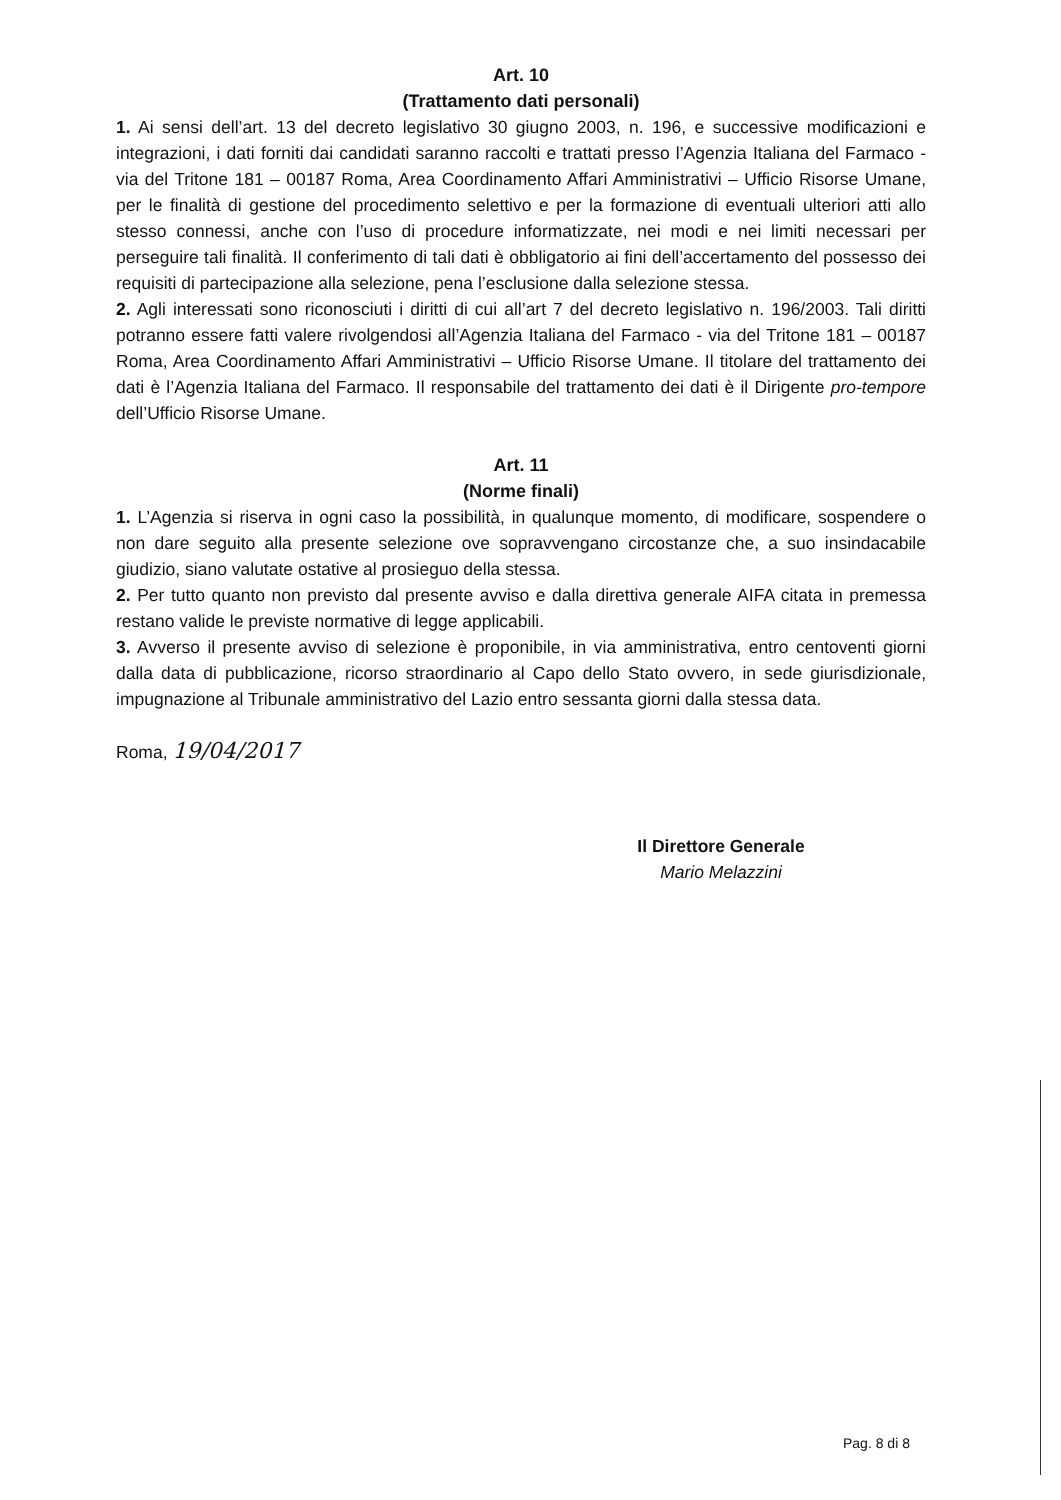Art. 10
(Trattamento dati personali)
1. Ai sensi dell’art. 13 del decreto legislativo 30 giugno 2003, n. 196, e successive modificazioni e integrazioni, i dati forniti dai candidati saranno raccolti e trattati presso l’Agenzia Italiana del Farmaco - via del Tritone 181 – 00187 Roma, Area Coordinamento Affari Amministrativi – Ufficio Risorse Umane, per le finalità di gestione del procedimento selettivo e per la formazione di eventuali ulteriori atti allo stesso connessi, anche con l’uso di procedure informatizzate, nei modi e nei limiti necessari per perseguire tali finalità. Il conferimento di tali dati è obbligatorio ai fini dell’accertamento del possesso dei requisiti di partecipazione alla selezione, pena l’esclusione dalla selezione stessa.
2. Agli interessati sono riconosciuti i diritti di cui all’art 7 del decreto legislativo n. 196/2003. Tali diritti potranno essere fatti valere rivolgendosi all’Agenzia Italiana del Farmaco - via del Tritone 181 – 00187 Roma, Area Coordinamento Affari Amministrativi – Ufficio Risorse Umane. Il titolare del trattamento dei dati è l’Agenzia Italiana del Farmaco. Il responsabile del trattamento dei dati è il Dirigente pro-tempore dell’Ufficio Risorse Umane.
Art. 11
(Norme finali)
1. L’Agenzia si riserva in ogni caso la possibilità, in qualunque momento, di modificare, sospendere o non dare seguito alla presente selezione ove sopravvengano circostanze che, a suo insindacabile giudizio, siano valutate ostative al prosieguo della stessa.
2. Per tutto quanto non previsto dal presente avviso e dalla direttiva generale AIFA citata in premessa restano valide le previste normative di legge applicabili.
3. Avverso il presente avviso di selezione è proponibile, in via amministrativa, entro centoventi giorni dalla data di pubblicazione, ricorso straordinario al Capo dello Stato ovvero, in sede giurisdizionale, impugnazione al Tribunale amministrativo del Lazio entro sessanta giorni dalla stessa data.
Roma, 19/04/2017
Il Direttore Generale
Mario Melazzini
Pag. 8 di 8